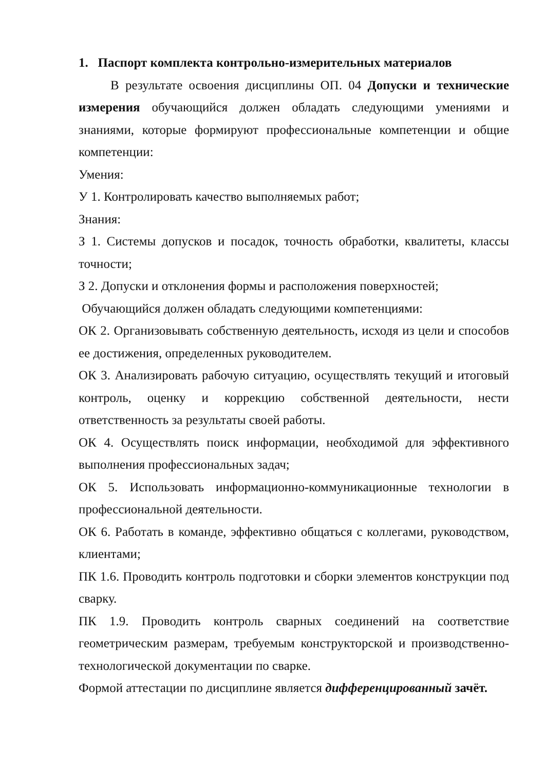1. Паспорт комплекта контрольно-измерительных материалов
В результате освоения дисциплины ОП. 04 Допуски и технические измерения обучающийся должен обладать следующими умениями и знаниями, которые формируют профессиональные компетенции и общие компетенции:
Умения:
У 1. Контролировать качество выполняемых работ;
Знания:
З 1. Системы допусков и посадок, точность обработки, квалитеты, классы точности;
З 2. Допуски и отклонения формы и расположения поверхностей;
Обучающийся должен обладать следующими компетенциями:
ОК 2. Организовывать собственную деятельность, исходя из цели и способов ее достижения, определенных руководителем.
ОК 3. Анализировать рабочую ситуацию, осуществлять текущий и итоговый контроль, оценку и коррекцию собственной деятельности, нести ответственность за результаты своей работы.
ОК 4. Осуществлять поиск информации, необходимой для эффективного выполнения профессиональных задач;
ОК 5. Использовать информационно-коммуникационные технологии в профессиональной деятельности.
ОК 6. Работать в команде, эффективно общаться с коллегами, руководством, клиентами;
ПК 1.6. Проводить контроль подготовки и сборки элементов конструкции под сварку.
ПК 1.9. Проводить контроль сварных соединений на соответствие геометрическим размерам, требуемым конструкторской и производственно-технологической документации по сварке.
Формой аттестации по дисциплине является дифференцированный зачёт.